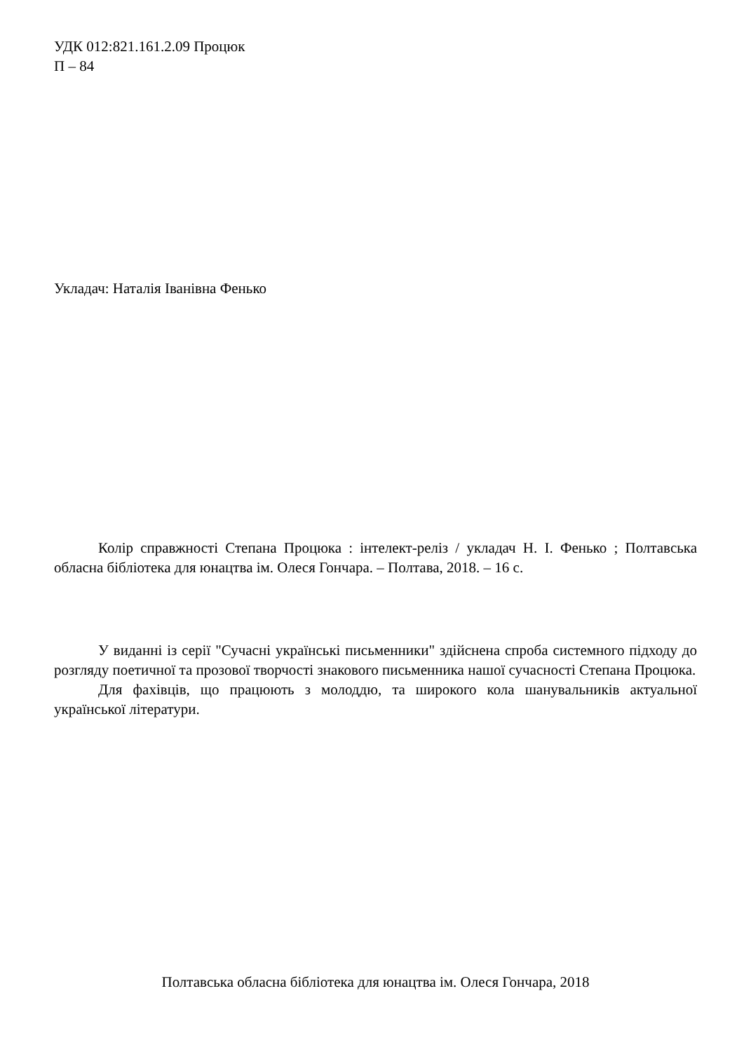УДК 012:821.161.2.09 Процюк
П – 84
Укладач: Наталія Іванівна Фенько
Колір справжності Степана Процюка : інтелект-реліз / укладач Н. І. Фенько ; Полтавська обласна бібліотека для юнацтва ім. Олеся Гончара. – Полтава, 2018. – 16 с.
У виданні із серії "Сучасні українські письменники" здійснена спроба системного підходу до розгляду поетичної та прозової творчості знакового письменника нашої сучасності Степана Процюка.
Для фахівців, що працюють з молоддю, та широкого кола шанувальників актуальної української літератури.
Полтавська обласна бібліотека для юнацтва ім. Олеся Гончара, 2018